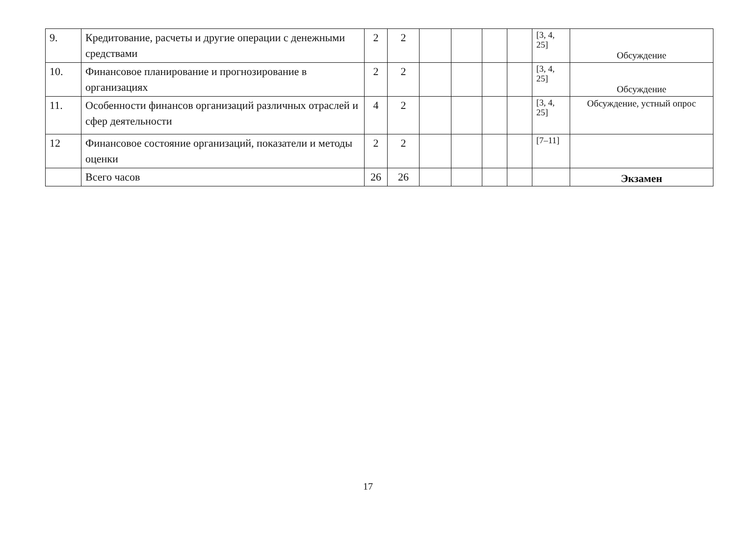| 9. | Кредитование, расчеты и другие операции с денежными средствами | 2 | 2 | | | | | [3, 4, 25] | Обсуждение |
| 10. | Финансовое планирование и прогнозирование в организациях | 2 | 2 | | | | | [3, 4, 25] | Обсуждение |
| 11. | Особенности финансов организаций различных отраслей и сфер деятельности | 4 | 2 | | | | | [3, 4, 25] | Обсуждение, устный опрос |
| 12 | Финансовое состояние организаций, показатели и методы оценки | 2 | 2 | | | | | [7–11] | |
| | Всего часов | 26 | 26 | | | | | | Экзамен |
17